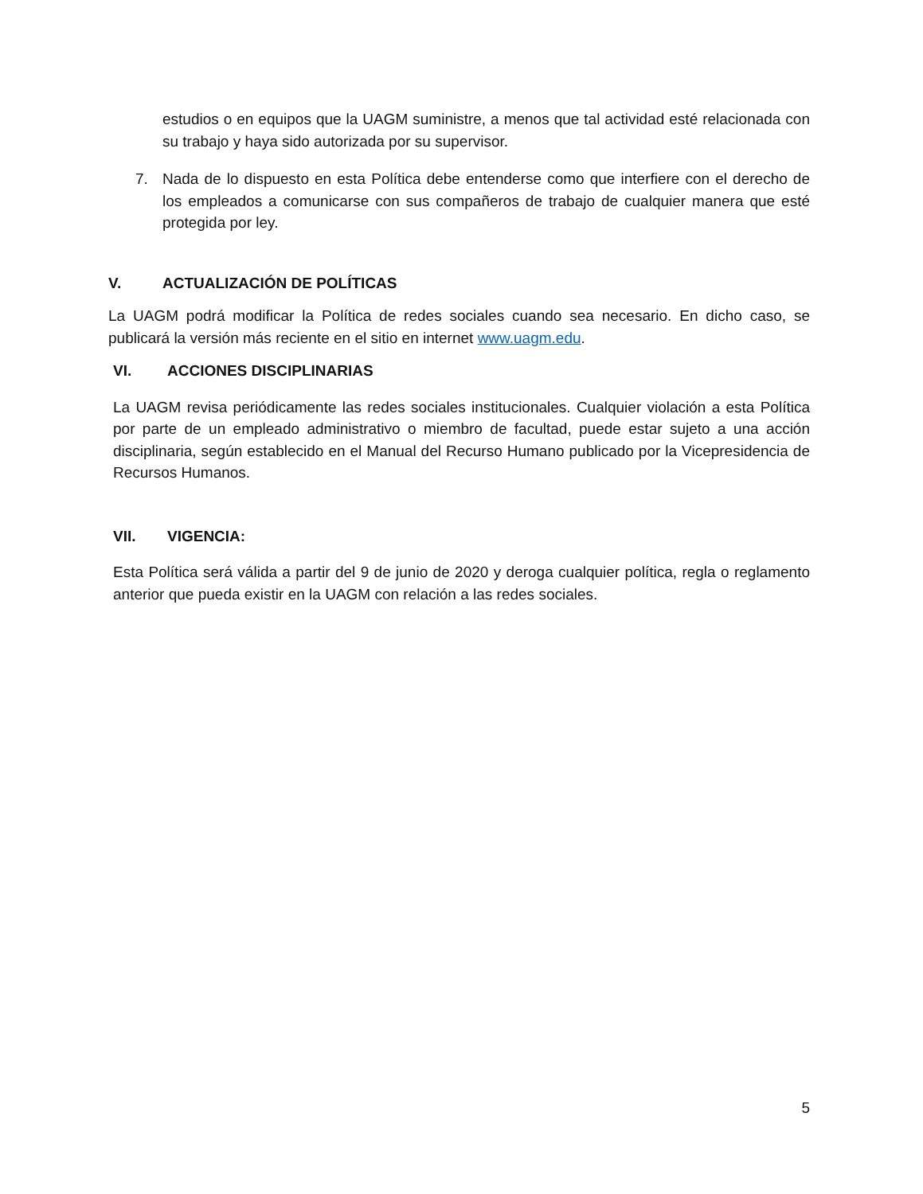estudios o en equipos que la UAGM suministre, a menos que tal actividad esté relacionada con su trabajo y haya sido autorizada por su supervisor.
7. Nada de lo dispuesto en esta Política debe entenderse como que interfiere con el derecho de los empleados a comunicarse con sus compañeros de trabajo de cualquier manera que esté protegida por ley.
V. ACTUALIZACIÓN DE POLÍTICAS
La UAGM podrá modificar la Política de redes sociales cuando sea necesario. En dicho caso, se publicará la versión más reciente en el sitio en internet www.uagm.edu.
VI. ACCIONES DISCIPLINARIAS
La UAGM revisa periódicamente las redes sociales institucionales. Cualquier violación a esta Política por parte de un empleado administrativo o miembro de facultad, puede estar sujeto a una acción disciplinaria, según establecido en el Manual del Recurso Humano publicado por la Vicepresidencia de Recursos Humanos.
VII. VIGENCIA:
Esta Política será válida a partir del 9 de junio de 2020 y deroga cualquier política, regla o reglamento anterior que pueda existir en la UAGM con relación a las redes sociales.
5